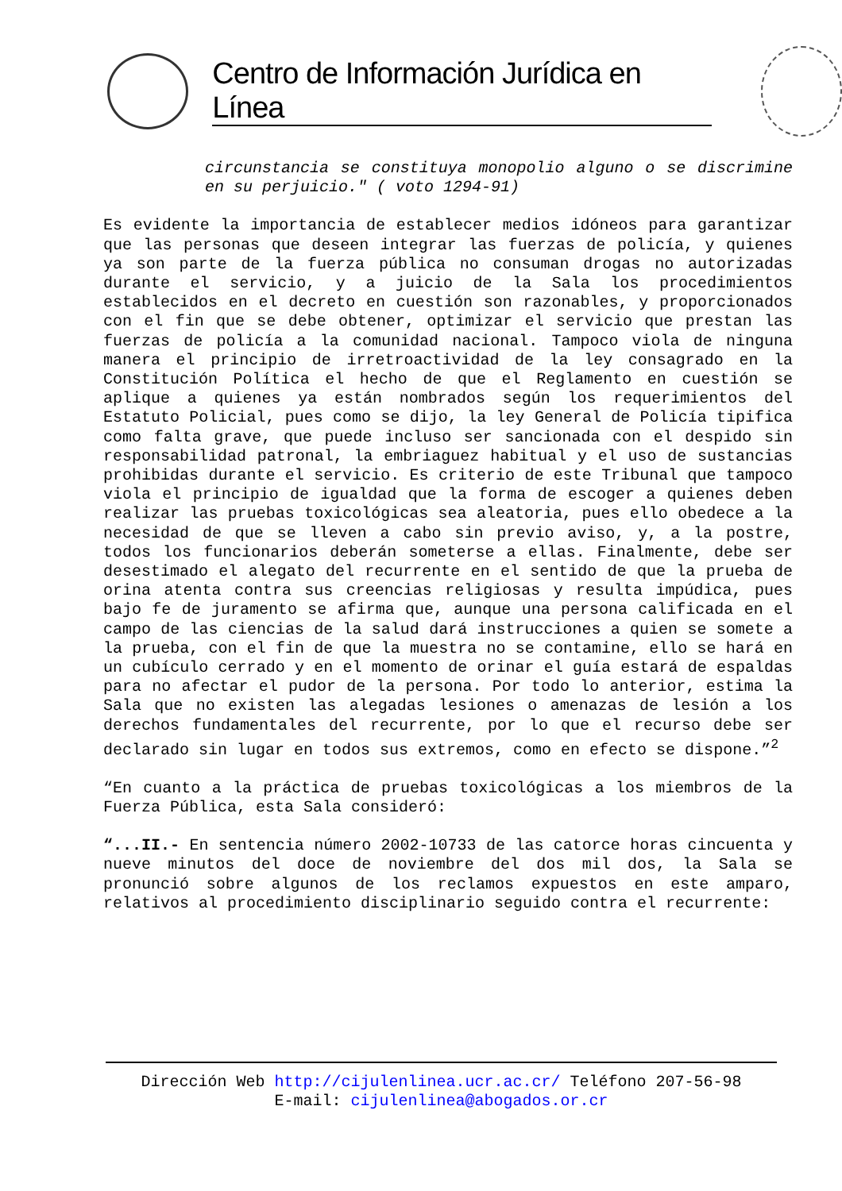Centro de Información Jurídica en Línea
circunstancia se constituya monopolio alguno o se discrimine en su perjuicio." ( voto 1294-91)
Es evidente la importancia de establecer medios idóneos para garantizar que las personas que deseen integrar las fuerzas de policía, y quienes ya son parte de la fuerza pública no consuman drogas no autorizadas durante el servicio, y a juicio de la Sala los procedimientos establecidos en el decreto en cuestión son razonables, y proporcionados con el fin que se debe obtener, optimizar el servicio que prestan las fuerzas de policía a la comunidad nacional. Tampoco viola de ninguna manera el principio de irretroactividad de la ley consagrado en la Constitución Política el hecho de que el Reglamento en cuestión se aplique a quienes ya están nombrados según los requerimientos del Estatuto Policial, pues como se dijo, la ley General de Policía tipifica como falta grave, que puede incluso ser sancionada con el despido sin responsabilidad patronal, la embriaguez habitual y el uso de sustancias prohibidas durante el servicio. Es criterio de este Tribunal que tampoco viola el principio de igualdad que la forma de escoger a quienes deben realizar las pruebas toxicológicas sea aleatoria, pues ello obedece a la necesidad de que se lleven a cabo sin previo aviso, y, a la postre, todos los funcionarios deberán someterse a ellas. Finalmente, debe ser desestimado el alegato del recurrente en el sentido de que la prueba de orina atenta contra sus creencias religiosas y resulta impúdica, pues bajo fe de juramento se afirma que, aunque una persona calificada en el campo de las ciencias de la salud dará instrucciones a quien se somete a la prueba, con el fin de que la muestra no se contamine, ello se hará en un cubículo cerrado y en el momento de orinar el guía estará de espaldas para no afectar el pudor de la persona. Por todo lo anterior, estima la Sala que no existen las alegadas lesiones o amenazas de lesión a los derechos fundamentales del recurrente, por lo que el recurso debe ser declarado sin lugar en todos sus extremos, como en efecto se dispone.”<sup>2</sup>
“En cuanto a la práctica de pruebas toxicológicas a los miembros de la Fuerza Pública, esta Sala consideró:
“...II.- En sentencia número 2002-10733 de las catorce horas cincuenta y nueve minutos del doce de noviembre del dos mil dos, la Sala se pronunció sobre algunos de los reclamos expuestos en este amparo, relativos al procedimiento disciplinario seguido contra el recurrente:
Dirección Web http://cijulenlinea.ucr.ac.cr/ Teléfono 207-56-98
E-mail: cijulenlinea@abogados.or.cr